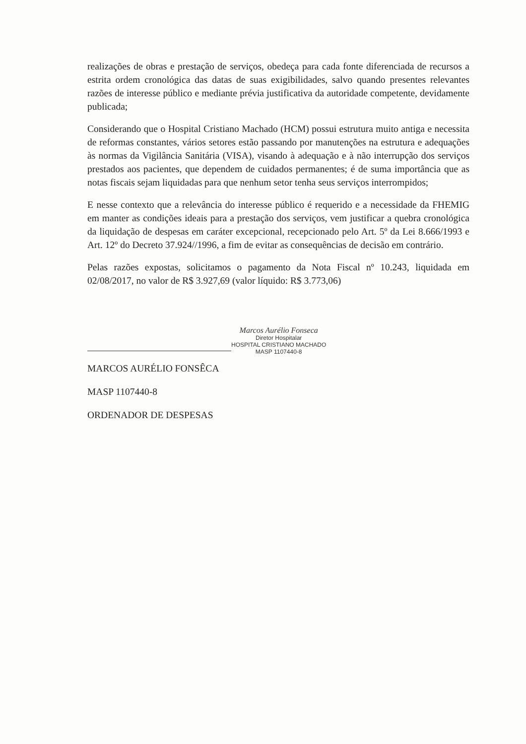realizações de obras e prestação de serviços, obedeça para cada fonte diferenciada de recursos a estrita ordem cronológica das datas de suas exigibilidades, salvo quando presentes relevantes razões de interesse público e mediante prévia justificativa da autoridade competente, devidamente publicada;
Considerando que o Hospital Cristiano Machado (HCM) possui estrutura muito antiga e necessita de reformas constantes, vários setores estão passando por manutenções na estrutura e adequações às normas da Vigilância Sanitária (VISA), visando à adequação e à não interrupção dos serviços prestados aos pacientes, que dependem de cuidados permanentes; é de suma importância que as notas fiscais sejam liquidadas para que nenhum setor tenha seus serviços interrompidos;
E nesse contexto que a relevância do interesse público é requerido e a necessidade da FHEMIG em manter as condições ideais para a prestação dos serviços, vem justificar a quebra cronológica da liquidação de despesas em caráter excepcional, recepcionado pelo Art. 5º da Lei 8.666/1993 e Art. 12º do Decreto 37.924//1996, a fim de evitar as consequências de decisão em contrário.
Pelas razões expostas, solicitamos o pagamento da Nota Fiscal nº 10.243, liquidada em 02/08/2017, no valor de R$ 3.927,69 (valor líquido: R$ 3.773,06)
Marcos Aurélio Fonseca
Diretor Hospitalar
HOSPITAL CRISTIANO MACHADO
MASP 1107440-8
MARCOS AURÉLIO FONSÊCA
MASP 1107440-8
ORDENADOR DE DESPESAS